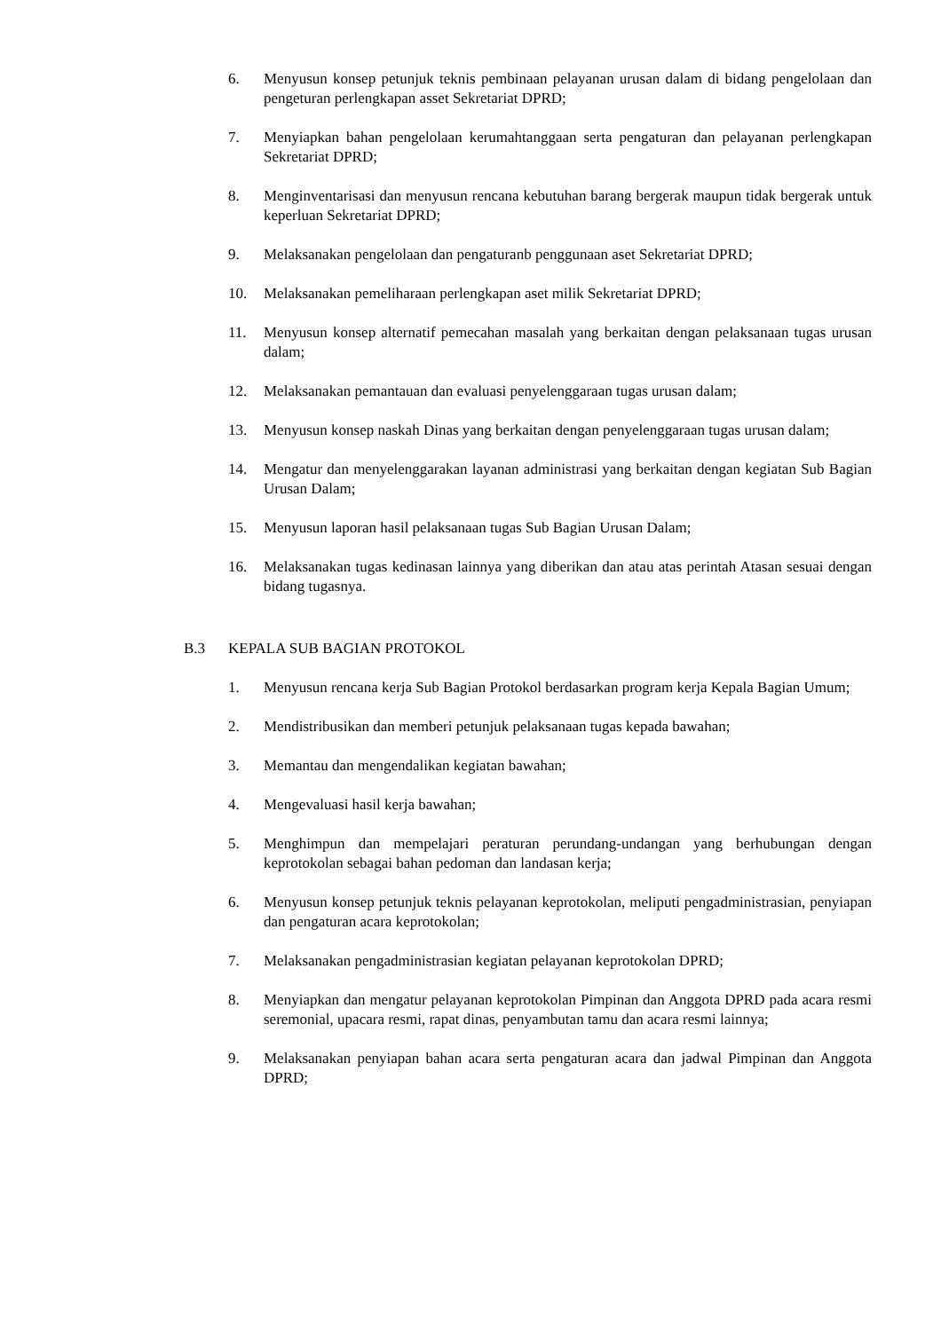6. Menyusun konsep petunjuk teknis pembinaan pelayanan urusan dalam di bidang pengelolaan dan pengeturan perlengkapan asset Sekretariat DPRD;
7. Menyiapkan bahan pengelolaan kerumahtanggaan serta pengaturan dan pelayanan perlengkapan Sekretariat DPRD;
8. Menginventarisasi dan menyusun rencana kebutuhan barang bergerak maupun tidak bergerak untuk keperluan Sekretariat DPRD;
9. Melaksanakan pengelolaan dan pengaturanb penggunaan aset Sekretariat DPRD;
10. Melaksanakan pemeliharaan perlengkapan aset milik Sekretariat DPRD;
11. Menyusun konsep alternatif pemecahan masalah yang berkaitan dengan pelaksanaan tugas urusan dalam;
12. Melaksanakan pemantauan dan evaluasi penyelenggaraan tugas urusan dalam;
13. Menyusun konsep naskah Dinas yang berkaitan dengan penyelenggaraan tugas urusan dalam;
14. Mengatur dan menyelenggarakan layanan administrasi yang berkaitan dengan kegiatan Sub Bagian Urusan Dalam;
15. Menyusun laporan hasil pelaksanaan tugas Sub Bagian Urusan Dalam;
16. Melaksanakan tugas kedinasan lainnya yang diberikan dan atau atas perintah Atasan sesuai dengan bidang tugasnya.
B.3 KEPALA SUB BAGIAN PROTOKOL
1. Menyusun rencana kerja Sub Bagian Protokol berdasarkan program kerja Kepala Bagian Umum;
2. Mendistribusikan dan memberi petunjuk pelaksanaan tugas kepada bawahan;
3. Memantau dan mengendalikan kegiatan bawahan;
4. Mengevaluasi hasil kerja bawahan;
5. Menghimpun dan mempelajari peraturan perundang-undangan yang berhubungan dengan keprotokolan sebagai bahan pedoman dan landasan kerja;
6. Menyusun konsep petunjuk teknis pelayanan keprotokolan, meliputi pengadministrasian, penyiapan dan pengaturan acara keprotokolan;
7. Melaksanakan pengadministrasian kegiatan pelayanan keprotokolan DPRD;
8. Menyiapkan dan mengatur pelayanan keprotokolan Pimpinan dan Anggota DPRD pada acara resmi seremonial, upacara resmi, rapat dinas, penyambutan tamu dan acara resmi lainnya;
9. Melaksanakan penyiapan bahan acara serta pengaturan acara dan jadwal Pimpinan dan Anggota DPRD;